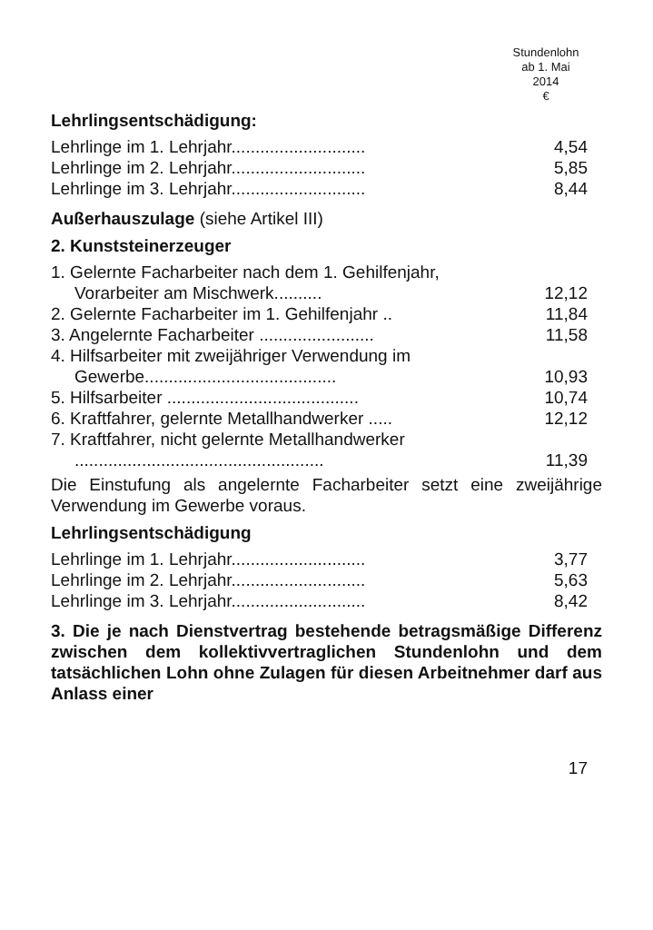Stundenlohn
ab 1. Mai
2014
€
Lehrlingsentschädigung:
| Lehrlinge im 1. Lehrjahr............................ | 4,54 |
| Lehrlinge im 2. Lehrjahr............................ | 5,85 |
| Lehrlinge im 3. Lehrjahr............................ | 8,44 |
Außerhauszulage (siehe Artikel III)
2. Kunststeinerzeuger
| 1. Gelernte Facharbeiter nach dem 1. Gehilfenjahr, Vorarbeiter am Mischwerk.......... | 12,12 |
| 2. Gelernte Facharbeiter im 1. Gehilfenjahr .. | 11,84 |
| 3. Angelernte Facharbeiter ........................ | 11,58 |
| 4. Hilfsarbeiter mit zweijähriger Verwendung im Gewerbe........................................ | 10,93 |
| 5. Hilfsarbeiter ........................................ | 10,74 |
| 6. Kraftfahrer, gelernte Metallhandwerker ..... | 12,12 |
| 7. Kraftfahrer, nicht gelernte Metallhandwerker .................................................... | 11,39 |
Die Einstufung als angelernte Facharbeiter setzt eine zweijährige Verwendung im Gewerbe voraus.
Lehrlingsentschädigung
| Lehrlinge im 1. Lehrjahr............................ | 3,77 |
| Lehrlinge im 2. Lehrjahr............................ | 5,63 |
| Lehrlinge im 3. Lehrjahr............................ | 8,42 |
3. Die je nach Dienstvertrag bestehende betragsmäßige Differenz zwischen dem kollektivvertraglichen Stundenlohn und dem tatsächlichen Lohn ohne Zulagen für diesen Arbeitnehmer darf aus Anlass einer
17